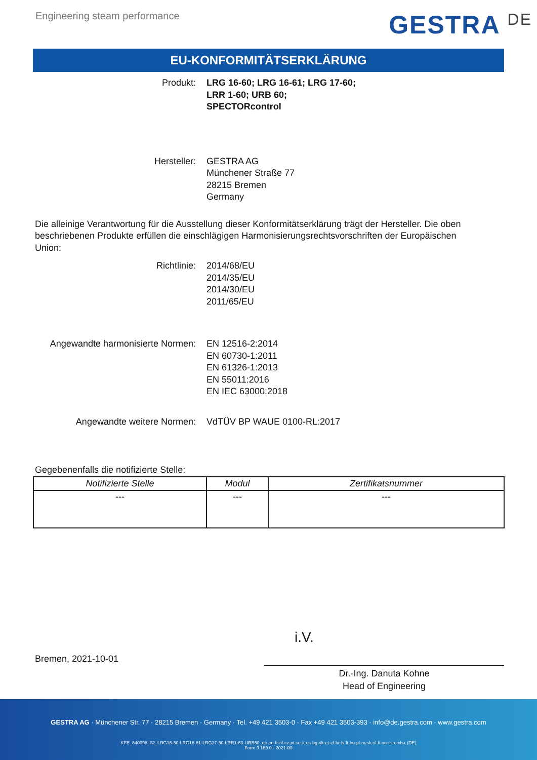Engineering steam performance
GESTRA DE
EU-KONFORMITÄTSERKLÄRUNG
Produkt: LRG 16-60; LRG 16-61; LRG 17-60;
LRR 1-60; URB 60;
SPECTORcontrol
Hersteller: GESTRA AG
Münchener Straße 77
28215 Bremen
Germany
Die alleinige Verantwortung für die Ausstellung dieser Konformitätserklärung trägt der Hersteller. Die oben beschriebenen Produkte erfüllen die einschlägigen Harmonisierungsrechtsvorschriften der Europäischen Union:
Richtlinie: 2014/68/EU
2014/35/EU
2014/30/EU
2011/65/EU
Angewandte harmonisierte Normen: EN 12516-2:2014
EN 60730-1:2011
EN 61326-1:2013
EN 55011:2016
EN IEC 63000:2018
Angewandte weitere Normen: VdTÜV BP WAUE 0100-RL:2017
Gegebenenfalls die notifizierte Stelle:
| Notifizierte Stelle | Modul | Zertifikatsnummer |
| --- | --- | --- |
| --- | --- | --- |
i.V.
Bremen, 2021-10-01
Dr.-Ing. Danuta Kohne
Head of Engineering
GESTRA AG · Münchener Str. 77 · 28215 Bremen · Germany · Tel. +49 421 3503-0 · Fax +49 421 3503-393 · info@de.gestra.com · www.gestra.com
KFE_840098_02_LRG16-60-LRG16-61-LRG17-60-LRR1-60-URB60_de-en-fr-nl-cz-pt-se-it-es-bg-dk-et-el-hr-lv-lt-hu-pl-ro-sk-sl-fi-no-tr-ru.xlsx (DE)
Form 3 189 0 - 2021-09